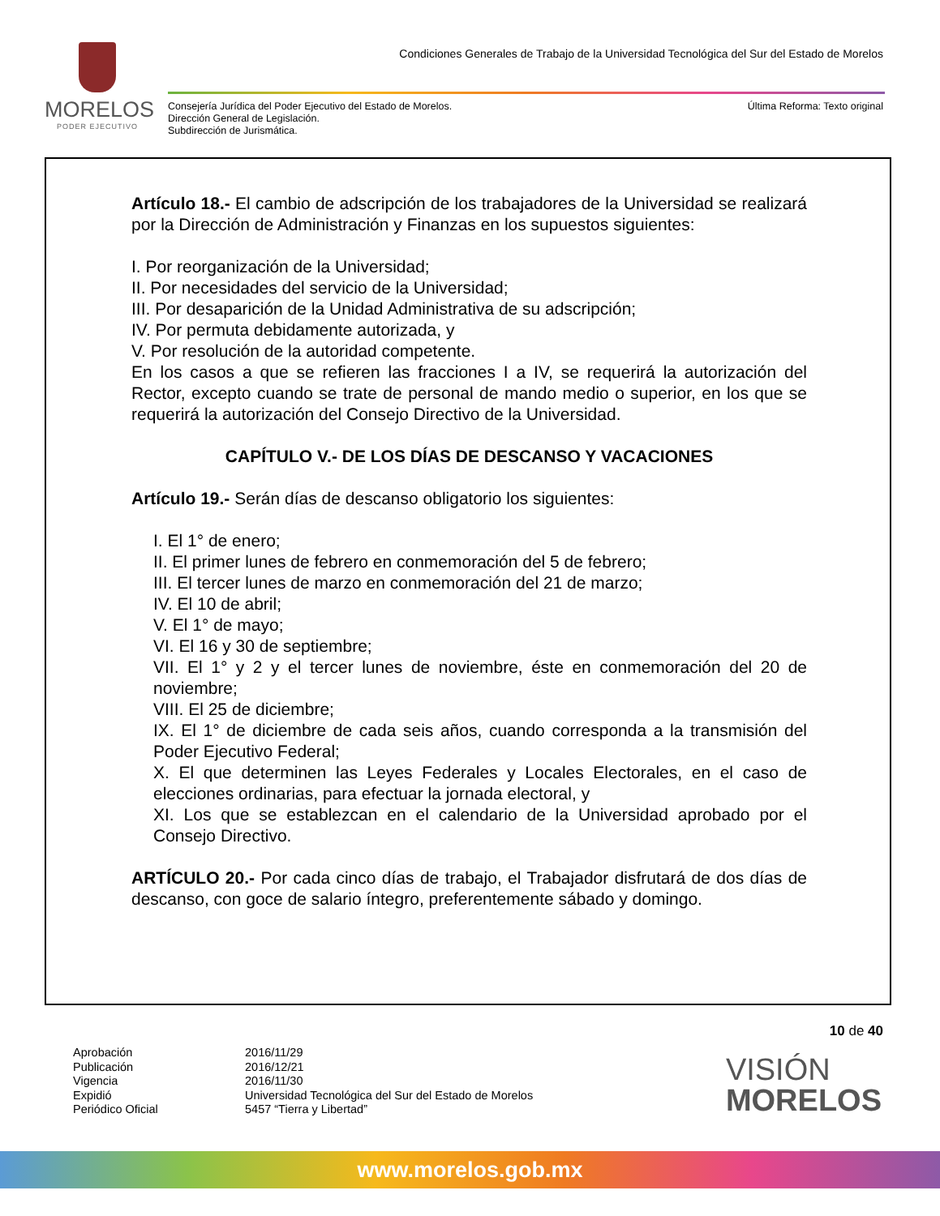MORELOS
PODER EJECUTIVO
Condiciones Generales de Trabajo de la Universidad Tecnológica del Sur del Estado de Morelos
Consejería Jurídica del Poder Ejecutivo del Estado de Morelos.
Dirección General de Legislación.
Subdirección de Jurismática.
Última Reforma: Texto original
Artículo 18.- El cambio de adscripción de los trabajadores de la Universidad se realizará por la Dirección de Administración y Finanzas en los supuestos siguientes:
I. Por reorganización de la Universidad;
II. Por necesidades del servicio de la Universidad;
III. Por desaparición de la Unidad Administrativa de su adscripción;
IV. Por permuta debidamente autorizada, y
V. Por resolución de la autoridad competente.
En los casos a que se refieren las fracciones I a IV, se requerirá la autorización del Rector, excepto cuando se trate de personal de mando medio o superior, en los que se requerirá la autorización del Consejo Directivo de la Universidad.
CAPÍTULO V.- DE LOS DÍAS DE DESCANSO Y VACACIONES
Artículo 19.- Serán días de descanso obligatorio los siguientes:
I. El 1° de enero;
II. El primer lunes de febrero en conmemoración del 5 de febrero;
III. El tercer lunes de marzo en conmemoración del 21 de marzo;
IV. El 10 de abril;
V. El 1° de mayo;
VI. El 16 y 30 de septiembre;
VII. El 1° y 2 y el tercer lunes de noviembre, éste en conmemoración del 20 de noviembre;
VIII. El 25 de diciembre;
IX. El 1° de diciembre de cada seis años, cuando corresponda a la transmisión del Poder Ejecutivo Federal;
X. El que determinen las Leyes Federales y Locales Electorales, en el caso de elecciones ordinarias, para efectuar la jornada electoral, y
XI. Los que se establezcan en el calendario de la Universidad aprobado por el Consejo Directivo.
ARTÍCULO 20.- Por cada cinco días de trabajo, el Trabajador disfrutará de dos días de descanso, con goce de salario íntegro, preferentemente sábado y domingo.
10 de 40
Aprobación
Publicación
Vigencia
Expidió
Periódico Oficial
2016/11/29
2016/12/21
2016/11/30
Universidad Tecnológica del Sur del Estado de Morelos
5457 “Tierra y Libertad”
VISIÓN
MORELOS
www.morelos.gob.mx